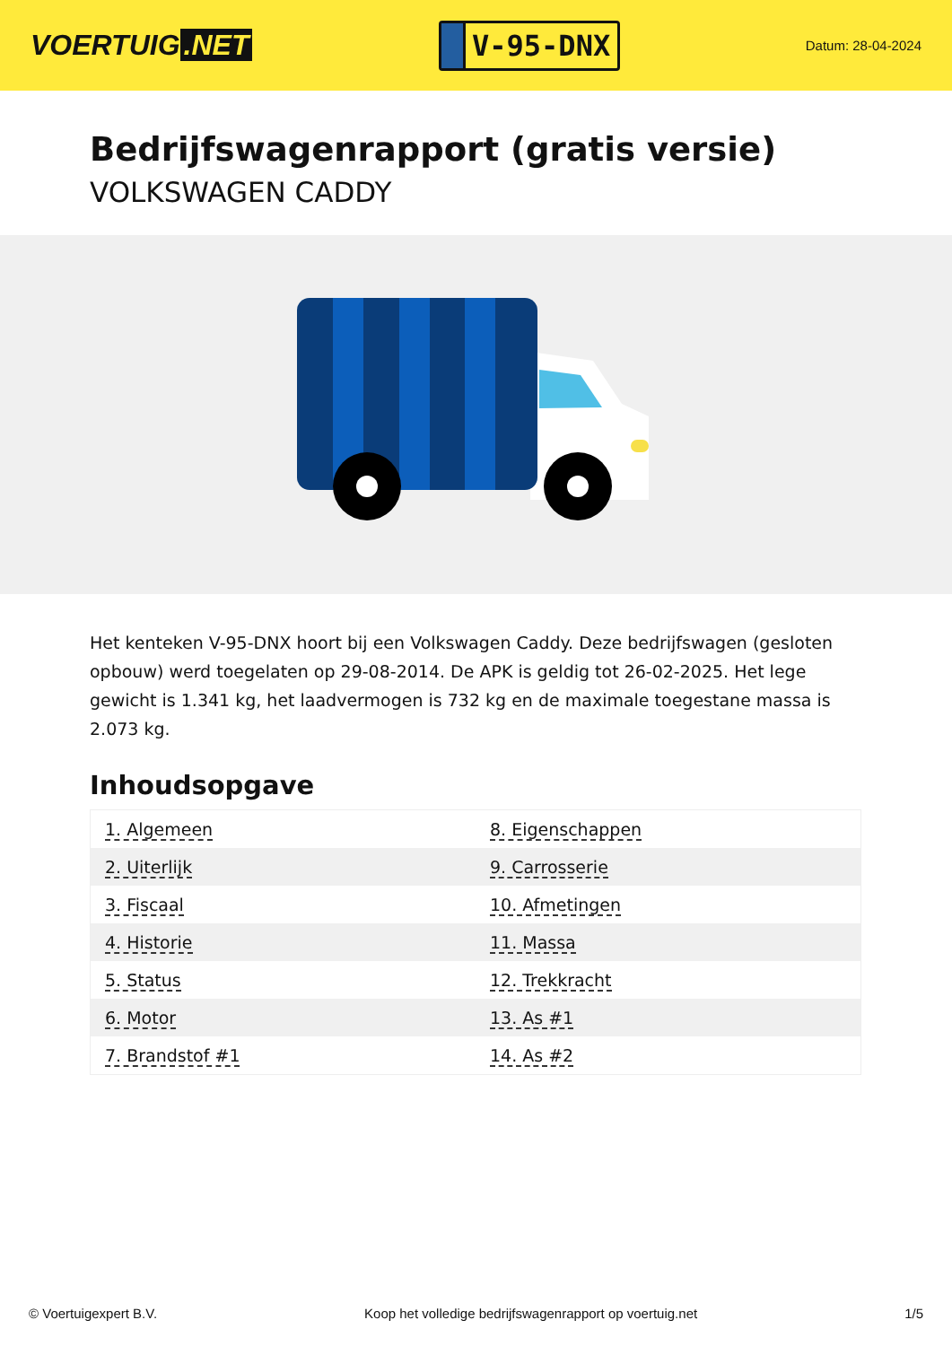VOERTUIG.NET
V-95-DNX
Datum: 28-04-2024
Bedrijfswagenrapport (gratis versie)
VOLKSWAGEN CADDY
Het kenteken V-95-DNX hoort bij een Volkswagen Caddy. Deze bedrijfswagen (gesloten opbouw) werd toegelaten op 29-08-2014. De APK is geldig tot 26-02-2025. Het lege gewicht is 1.341 kg, het laadvermogen is 732 kg en de maximale toegestane massa is 2.073 kg.
Inhoudsopgave
| 1. Algemeen | 8. Eigenschappen |
| 2. Uiterlijk | 9. Carrosserie |
| 3. Fiscaal | 10. Afmetingen |
| 4. Historie | 11. Massa |
| 5. Status | 12. Trekkracht |
| 6. Motor | 13. As #1 |
| 7. Brandstof #1 | 14. As #2 |
© Voertuigexpert B.V. Koop het volledige bedrijfswagenrapport op voertuig.net 1/5